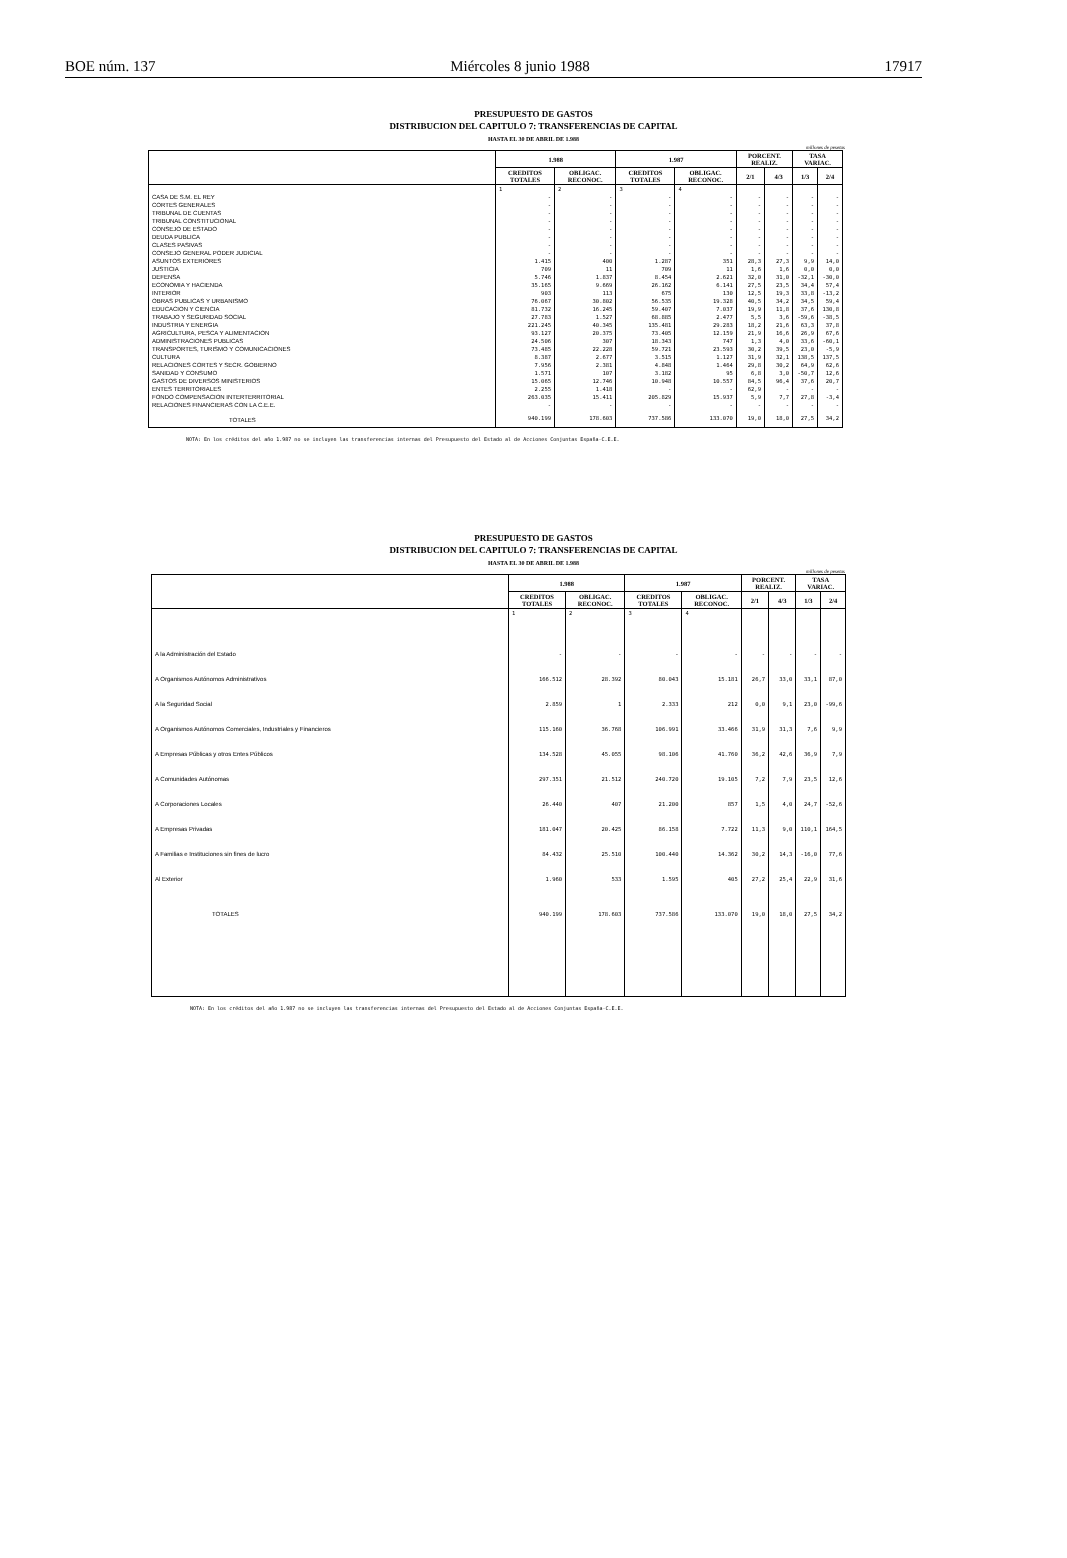BOE núm. 137 Miércoles 8 junio 1988 17917
PRESUPUESTO DE GASTOS
DISTRIBUCION DEL CAPITULO 7: TRANSFERENCIAS DE CAPITAL
HASTA EL 30 DE ABRIL DE 1.988
millones de pesetas
| | 1.988 | | 1.987 | | PORCENT. REALIZ. | | TASA VARIAC. | |
| --- | --- | --- | --- | --- | --- | --- | --- | --- |
| | CREDITOS TOTALES | OBLIGAC. RECONOC. | CREDITOS TOTALES | OBLIGAC. RECONOC. | 2/1 | 4/3 | 1/3 | 2/4 |
| | 1 | 2 | 3 | 4 | | | | |
| CASA DE S.M. EL REY | - | - | - | - | - | - | - | - |
| CORTES GENERALES | - | - | - | - | - | - | - | - |
| TRIBUNAL DE CUENTAS | - | - | - | - | - | - | - | - |
| TRIBUNAL CONSTITUCIONAL | - | - | - | - | - | - | - | - |
| CONSEJO DE ESTADO | - | - | - | - | - | - | - | - |
| DEUDA PUBLICA | - | - | - | - | - | - | - | - |
| CLASES PASIVAS | - | - | - | - | - | - | - | - |
| CONSEJO GENERAL PODER JUDICIAL | - | - | - | - | - | - | - | - |
| ASUNTOS EXTERIORES | 1.415 | 400 | 1.287 | 351 | 28,3 | 27,3 | 9,9 | 14,0 |
| JUSTICIA | 709 | 11 | 709 | 11 | 1,6 | 1,6 | 0,0 | 0,0 |
| DEFENSA | 5.746 | 1.837 | 8.454 | 2.621 | 32,0 | 31,0 | -32,1 | -30,0 |
| ECONOMIA Y HACIENDA | 35.165 | 9.669 | 26.162 | 6.141 | 27,5 | 23,5 | 34,4 | 57,4 |
| INTERIOR | 903 | 113 | 675 | 130 | 12,5 | 19,3 | 33,8 | -13,2 |
| OBRAS PUBLICAS Y URBANISMO | 76.067 | 30.802 | 56.535 | 19.328 | 40,5 | 34,2 | 34,5 | 59,4 |
| EDUCACION Y CIENCIA | 81.732 | 16.245 | 59.407 | 7.037 | 19,9 | 11,8 | 37,6 | 130,8 |
| TRABAJO Y SEGURIDAD SOCIAL | 27.783 | 1.527 | 68.885 | 2.477 | 5,5 | 3,6 | -59,6 | -38,5 |
| INDUSTRIA Y ENERGIA | 221.245 | 40.345 | 135.481 | 29.283 | 18,2 | 21,6 | 63,3 | 37,8 |
| AGRICULTURA, PESCA Y ALIMENTACION | 93.127 | 20.375 | 73.405 | 12.159 | 21,9 | 16,6 | 26,9 | 67,6 |
| ADMINISTRACIONES PUBLICAS | 24.506 | 307 | 18.343 | 747 | 1,3 | 4,0 | 33,6 | -60,1 |
| TRANSPORTES, TURISMO Y COMUNICACIONES | 73.485 | 22.228 | 59.721 | 23.593 | 30,2 | 39,5 | 23,0 | -5,9 |
| CULTURA | 8.387 | 2.677 | 3.515 | 1.127 | 31,9 | 32,1 | 138,5 | 137,5 |
| RELACIONES CORTES Y SECR. GOBIERNO | 7.956 | 2.381 | 4.848 | 1.464 | 29,8 | 30,2 | 64,9 | 62,6 |
| SANIDAD Y CONSUMO | 1.571 | 107 | 3.182 | 95 | 6,8 | 3,0 | -50,7 | 12,6 |
| GASTOS DE DIVERSOS MINISTERIOS | 15.065 | 12.746 | 10.948 | 10.557 | 84,5 | 96,4 | 37,6 | 20,7 |
| ENTES TERRITORIALES | 2.255 | 1.418 | - | - | 62,9 | - | - | - |
| FONDO COMPENSACION INTERTERRITORIAL | 263.035 | 15.411 | 205.829 | 15.937 | 5,9 | 7,7 | 27,8 | -3,4 |
| RELACIONES FINANCIERAS CON LA C.E.E. | - | - | - | - | - | - | - | - |
| TOTALES | 940.199 | 178.603 | 737.586 | 133.070 | 19,0 | 18,0 | 27,5 | 34,2 |
NOTA: En los créditos del año 1.987 no se incluyen las transferencias internas del Presupuesto del Estado al de Acciones Conjuntas España-C.E.E.
PRESUPUESTO DE GASTOS
DISTRIBUCION DEL CAPITULO 7: TRANSFERENCIAS DE CAPITAL
HASTA EL 30 DE ABRIL DE 1.988
millones de pesetas
| | 1.988 | | 1.987 | | PORCENT. REALIZ. | | TASA VARIAC. | |
| --- | --- | --- | --- | --- | --- | --- | --- | --- |
| | CREDITOS TOTALES | OBLIGAC. RECONOC. | CREDITOS TOTALES | OBLIGAC. RECONOC. | 2/1 | 4/3 | 1/3 | 2/4 |
| | 1 | 2 | 3 | 4 | | | | |
| A la Administración del Estado | - | - | - | - | - | - | - | - |
| A Organismos Autónomos Administrativos | 166.512 | 28.392 | 80.043 | 15.181 | 26,7 | 33,0 | 33,1 | 87,0 |
| A la Seguridad Social | 2.859 | 1 | 2.333 | 212 | 0,0 | 9,1 | 23,0 | -99,6 |
| A Organismos Autónomos Comerciales, Industriales y Financieros | 115.160 | 36.768 | 106.991 | 33.466 | 31,9 | 31,3 | 7,6 | 9,9 |
| A Empresas Públicas y otros Entes Públicos | 134.528 | 45.055 | 98.106 | 41.760 | 36,2 | 42,6 | 36,9 | 7,9 |
| A Comunidades Autónomas | 297.351 | 21.512 | 240.720 | 19.105 | 7,2 | 7,9 | 23,5 | 12,6 |
| A Corporaciones Locales | 26.440 | 407 | 21.200 | 857 | 1,5 | 4,0 | 24,7 | -52,6 |
| A Empresas Privadas | 181.047 | 20.425 | 86.158 | 7.722 | 11,3 | 9,0 | 110,1 | 164,5 |
| A Familias e Instituciones sin fines de lucro | 84.432 | 25.510 | 100.440 | 14.362 | 30,2 | 14,3 | -16,0 | 77,6 |
| Al Exterior | 1.960 | 533 | 1.595 | 405 | 27,2 | 25,4 | 22,9 | 31,6 |
| TOTALES | 940.199 | 178.603 | 737.586 | 133.070 | 19,0 | 18,0 | 27,5 | 34,2 |
NOTA: En los créditos del año 1.987 no se incluyen las transferencias internas del Presupuesto del Estado al de Acciones Conjuntas España-C.E.E.